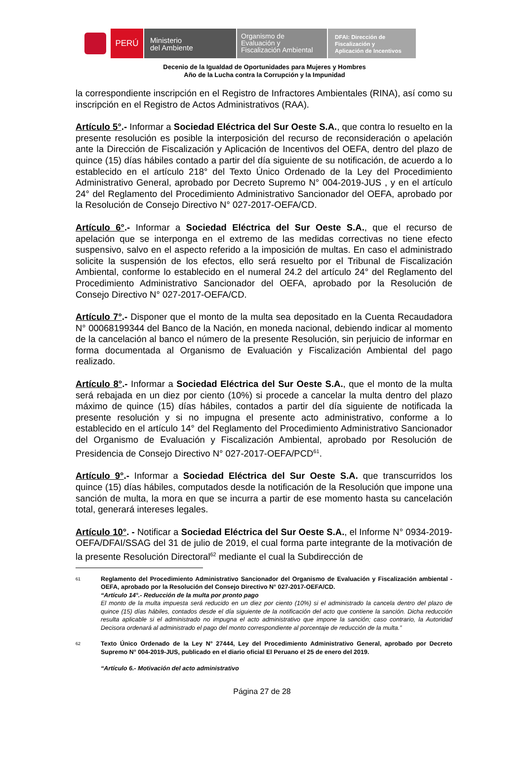PERÚ
Ministerio
del Ambiente
Organismo de
Evaluación y
Fiscalización Ambiental
DFAI: Dirección de
Fiscalización y
Aplicación de Incentivos
Decenio de la Igualdad de Oportunidades para Mujeres y Hombres
Año de la Lucha contra la Corrupción y la Impunidad
la correspondiente inscripción en el Registro de Infractores Ambientales (RINA), así como su inscripción en el Registro de Actos Administrativos (RAA).
Artículo 5°.- Informar a Sociedad Eléctrica del Sur Oeste S.A., que contra lo resuelto en la presente resolución es posible la interposición del recurso de reconsideración o apelación ante la Dirección de Fiscalización y Aplicación de Incentivos del OEFA, dentro del plazo de quince (15) días hábiles contado a partir del día siguiente de su notificación, de acuerdo a lo establecido en el artículo 218° del Texto Único Ordenado de la Ley del Procedimiento Administrativo General, aprobado por Decreto Supremo N° 004-2019-JUS , y en el artículo 24° del Reglamento del Procedimiento Administrativo Sancionador del OEFA, aprobado por la Resolución de Consejo Directivo N° 027-2017-OEFA/CD.
Artículo 6°.- Informar a Sociedad Eléctrica del Sur Oeste S.A., que el recurso de apelación que se interponga en el extremo de las medidas correctivas no tiene efecto suspensivo, salvo en el aspecto referido a la imposición de multas. En caso el administrado solicite la suspensión de los efectos, ello será resuelto por el Tribunal de Fiscalización Ambiental, conforme lo establecido en el numeral 24.2 del artículo 24° del Reglamento del Procedimiento Administrativo Sancionador del OEFA, aprobado por la Resolución de Consejo Directivo N° 027-2017-OEFA/CD.
Artículo 7°.- Disponer que el monto de la multa sea depositado en la Cuenta Recaudadora N° 00068199344 del Banco de la Nación, en moneda nacional, debiendo indicar al momento de la cancelación al banco el número de la presente Resolución, sin perjuicio de informar en forma documentada al Organismo de Evaluación y Fiscalización Ambiental del pago realizado.
Artículo 8°.- Informar a Sociedad Eléctrica del Sur Oeste S.A., que el monto de la multa será rebajada en un diez por ciento (10%) si procede a cancelar la multa dentro del plazo máximo de quince (15) días hábiles, contados a partir del día siguiente de notificada la presente resolución y si no impugna el presente acto administrativo, conforme a lo establecido en el artículo 14° del Reglamento del Procedimiento Administrativo Sancionador del Organismo de Evaluación y Fiscalización Ambiental, aprobado por Resolución de Presidencia de Consejo Directivo N° 027-2017-OEFA/PCD<sup>61</sup>.
Artículo 9°.- Informar a Sociedad Eléctrica del Sur Oeste S.A. que transcurridos los quince (15) días hábiles, computados desde la notificación de la Resolución que impone una sanción de multa, la mora en que se incurra a partir de ese momento hasta su cancelación total, generará intereses legales.
Artículo 10°. - Notificar a Sociedad Eléctrica del Sur Oeste S.A., el Informe N° 0934-2019-OEFA/DFAI/SSAG del 31 de julio de 2019, el cual forma parte integrante de la motivación de la presente Resolución Directoral<sup>62</sup> mediante el cual la Subdirección de
61
Reglamento del Procedimiento Administrativo Sancionador del Organismo de Evaluación y Fiscalización ambiental - OEFA, aprobado por la Resolución del Consejo Directivo N° 027-2017-OEFA/CD.
“Artículo 14°.- Reducción de la multa por pronto pago
El monto de la multa impuesta será reducido en un diez por ciento (10%) si el administrado la cancela dentro del plazo de quince (15) días hábiles, contados desde el día siguiente de la notificación del acto que contiene la sanción. Dicha reducción resulta aplicable si el administrado no impugna el acto administrativo que impone la sanción; caso contrario, la Autoridad Decisora ordenará al administrado el pago del monto correspondiente al porcentaje de reducción de la multa.”
62
Texto Único Ordenado de la Ley N° 27444, Ley del Procedimiento Administrativo General, aprobado por Decreto Supremo N° 004-2019-JUS, publicado en el diario oficial El Peruano el 25 de enero del 2019.
“Artículo 6.- Motivación del acto administrativo
Página 27 de 28